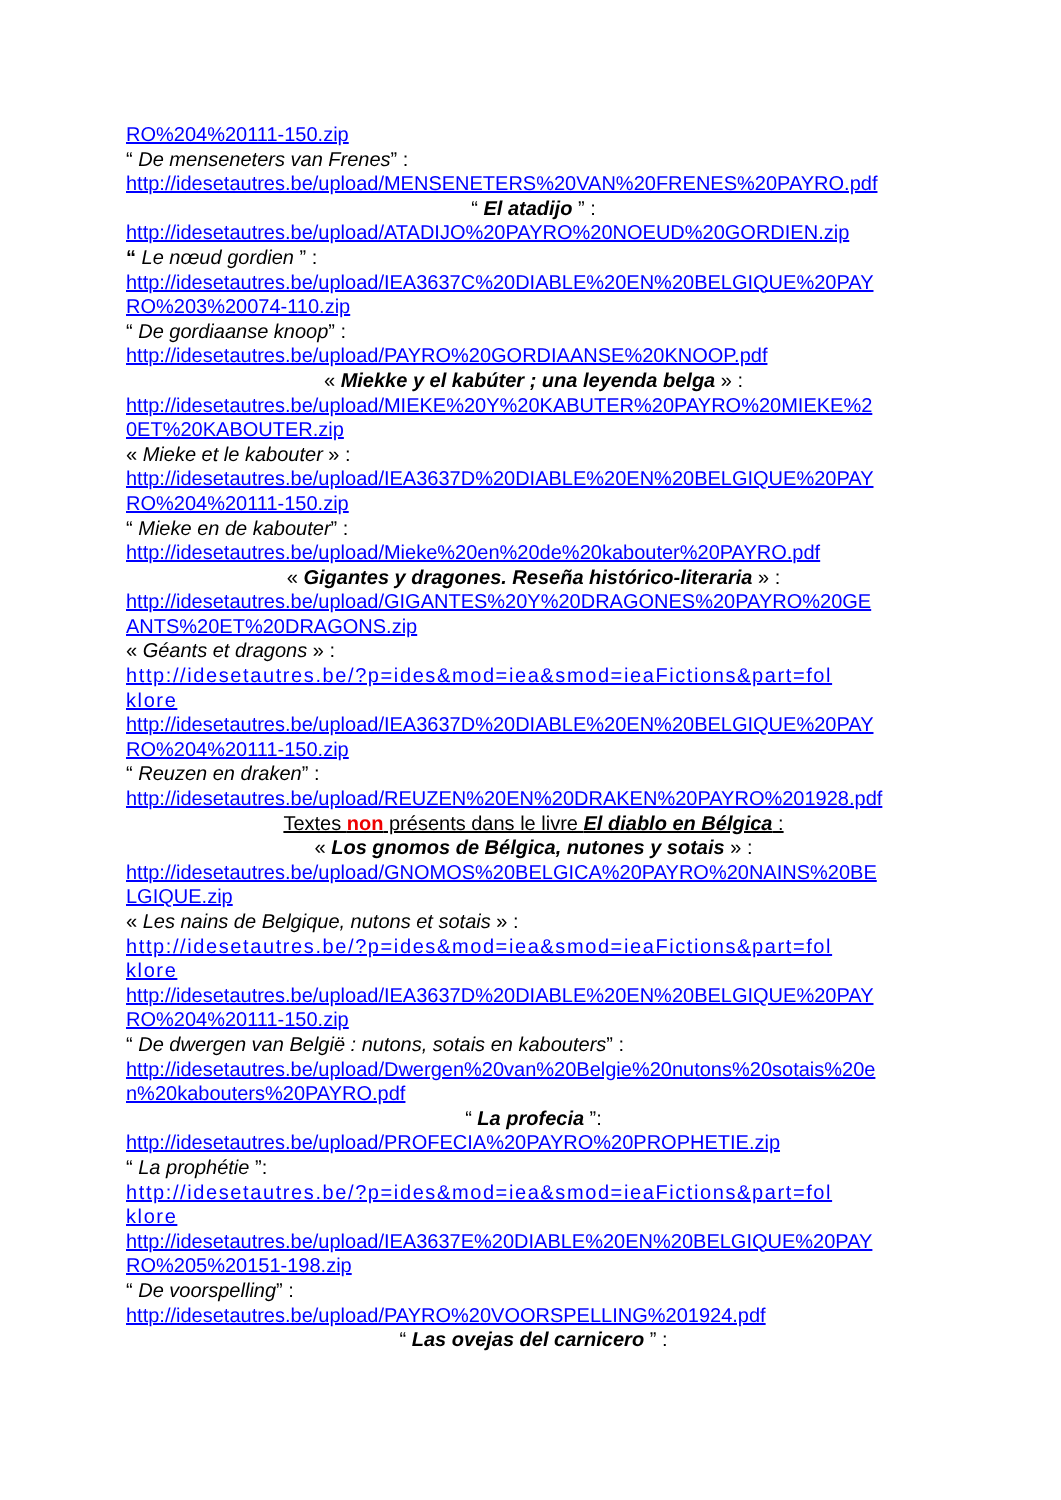RO%204%20111-150.zip
“ De menseneters van Frenes” :
http://idesetautres.be/upload/MENSENETERS%20VAN%20FRENES%20PAYRO.pdf
“ El atadijo ” :
http://idesetautres.be/upload/ATADIJO%20PAYRO%20NOEUD%20GORDIEN.zip
“ Le nœud gordien ” :
http://idesetautres.be/upload/IEA3637C%20DIABLE%20EN%20BELGIQUE%20PAY
RO%203%20074-110.zip
“ De gordiaanse knoop” :
http://idesetautres.be/upload/PAYRO%20GORDIAANSE%20KNOOP.pdf
« Miekke y el kabúter ; una leyenda belga » :
http://idesetautres.be/upload/MIEKE%20Y%20KABUTER%20PAYRO%20MIEKE%2
0ET%20KABOUTER.zip
« Mieke et le kabouter » :
http://idesetautres.be/upload/IEA3637D%20DIABLE%20EN%20BELGIQUE%20PAY
RO%204%20111-150.zip
“ Mieke en de kabouter” :
http://idesetautres.be/upload/Mieke%20en%20de%20kabouter%20PAYRO.pdf
« Gigantes y dragones. Reseña histórico-literaria » :
http://idesetautres.be/upload/GIGANTES%20Y%20DRAGONES%20PAYRO%20GE
ANTS%20ET%20DRAGONS.zip
« Géants et dragons » :
http://idesetautres.be/?p=ides&mod=iea&smod=ieaFictions&part=fol
klore
http://idesetautres.be/upload/IEA3637D%20DIABLE%20EN%20BELGIQUE%20PAY
RO%204%20111-150.zip
“ Reuzen en draken” :
http://idesetautres.be/upload/REUZEN%20EN%20DRAKEN%20PAYRO%201928.pdf
Textes non présents dans le livre El diablo en Bélgica :
« Los gnomos de Bélgica, nutones y sotais » :
http://idesetautres.be/upload/GNOMOS%20BELGICA%20PAYRO%20NAINS%20BE
LGIQUE.zip
« Les nains de Belgique, nutons et sotais » :
http://idesetautres.be/?p=ides&mod=iea&smod=ieaFictions&part=fol
klore
http://idesetautres.be/upload/IEA3637D%20DIABLE%20EN%20BELGIQUE%20PAY
RO%204%20111-150.zip
“ De dwergen van België : nutons, sotais en kabouters” :
http://idesetautres.be/upload/Dwergen%20van%20Belgie%20nutons%20sotais%20e
n%20kabouters%20PAYRO.pdf
“ La profecia ”:
http://idesetautres.be/upload/PROFECIA%20PAYRO%20PROPHETIE.zip
“ La prophétie ”:
http://idesetautres.be/?p=ides&mod=iea&smod=ieaFictions&part=fol
klore
http://idesetautres.be/upload/IEA3637E%20DIABLE%20EN%20BELGIQUE%20PAY
RO%205%20151-198.zip
“ De voorspelling” :
http://idesetautres.be/upload/PAYRO%20VOORSPELLING%201924.pdf
“ Las ovejas del carnicero ” :